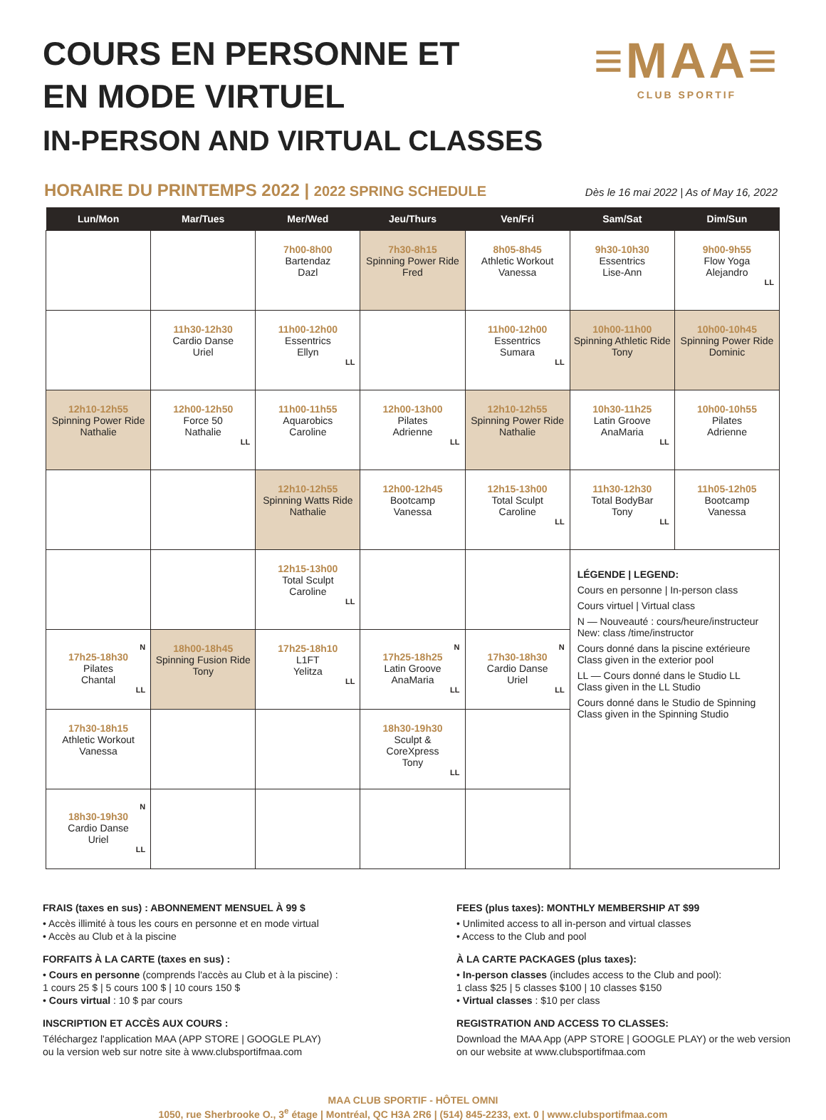COURS EN PERSONNE ET
EN MODE VIRTUEL
IN-PERSON AND VIRTUAL CLASSES
≡MAA≡
CLUB SPORTIF
HORAIRE DU PRINTEMPS 2022 | 2022 SPRING SCHEDULE
Dès le 16 mai 2022 | As of May 16, 2022
| Lun/Mon | Mar/Tues | Mer/Wed | Jeu/Thurs | Ven/Fri | Sam/Sat | Dim/Sun |
| --- | --- | --- | --- | --- | --- | --- |
| | | 7h00-8h00 Bartendaz Dazl | 7h30-8h15 Spinning Power Ride Fred | 8h05-8h45 Athletic Workout Vanessa | 9h30-10h30 Essentrics Lise-Ann | 9h00-9h55 Flow Yoga Alejandro LL |
| | 11h30-12h30 Cardio Danse Uriel | 11h00-12h00 Essentrics Ellyn LL | | 11h00-12h00 Essentrics Sumara LL | 10h00-11h00 Spinning Athletic Ride Tony | 10h00-10h45 Spinning Power Ride Dominic |
| 12h10-12h55 Spinning Power Ride Nathalie | 12h00-12h50 Force 50 Nathalie LL | 11h00-11h55 Aquarobics Caroline | 12h00-13h00 Pilates Adrienne LL | 12h10-12h55 Spinning Power Ride Nathalie | 10h30-11h25 Latin Groove AnaMaria LL | 10h00-10h55 Pilates Adrienne |
| | | 12h10-12h55 Spinning Watts Ride Nathalie | 12h00-12h45 Bootcamp Vanessa | 12h15-13h00 Total Sculpt Caroline LL | 11h30-12h30 Total BodyBar Tony LL | 11h05-12h05 Bootcamp Vanessa |
| | | 12h15-13h00 Total Sculpt Caroline LL | | | LÉGENDE / LEGEND: Cours en personne / In-person class Cours virtuel / Virtual class N — Nouveauté : cours/heure/instructeur New: class /time/instructor Cours donné dans la piscine extérieure Class given in the exterior pool LL — Cours donné dans le Studio LL Class given in the LL Studio Cours donné dans le Studio de Spinning Class given in the Spinning Studio | |
| N 17h25-18h30 Pilates Chantal LL | 18h00-18h45 Spinning Fusion Ride Tony | 17h25-18h10 L1FT Yelitza LL | N 17h25-18h25 Latin Groove AnaMaria LL | N 17h30-18h30 Cardio Danse Uriel LL | | |
| 17h30-18h15 Athletic Workout Vanessa | | | 18h30-19h30 Sculpt & CoreXpress Tony LL | | | |
| N 18h30-19h30 Cardio Danse Uriel LL | | | | | | |
FRAIS (taxes en sus) : ABONNEMENT MENSUEL À 99 $
• Accès illimité à tous les cours en personne et en mode virtual
• Accès au Club et à la piscine
FORFAITS À LA CARTE (taxes en sus) :
• Cours en personne (comprends l'accès au Club et à la piscine) :
1 cours 25 $ | 5 cours 100 $ | 10 cours 150 $
• Cours virtual : 10 $ par cours
INSCRIPTION ET ACCÈS AUX COURS :
Téléchargez l'application MAA (APP STORE | GOOGLE PLAY)
ou la version web sur notre site à www.clubsportifmaa.com
FEES (plus taxes): MONTHLY MEMBERSHIP AT $99
• Unlimited access to all in-person and virtual classes
• Access to the Club and pool
À LA CARTE PACKAGES (plus taxes):
• In-person classes (includes access to the Club and pool):
1 class $25 | 5 classes $100 | 10 classes $150
• Virtual classes : $10 per class
REGISTRATION AND ACCESS TO CLASSES:
Download the MAA App (APP STORE | GOOGLE PLAY) or the web version
on our website at www.clubsportifmaa.com
MAA CLUB SPORTIF - HÔTEL OMNI
1050, rue Sherbrooke O., 3<sup>e</sup> étage | Montréal, QC H3A 2R6 | (514) 845-2233, ext. 0 | www.clubsportifmaa.com